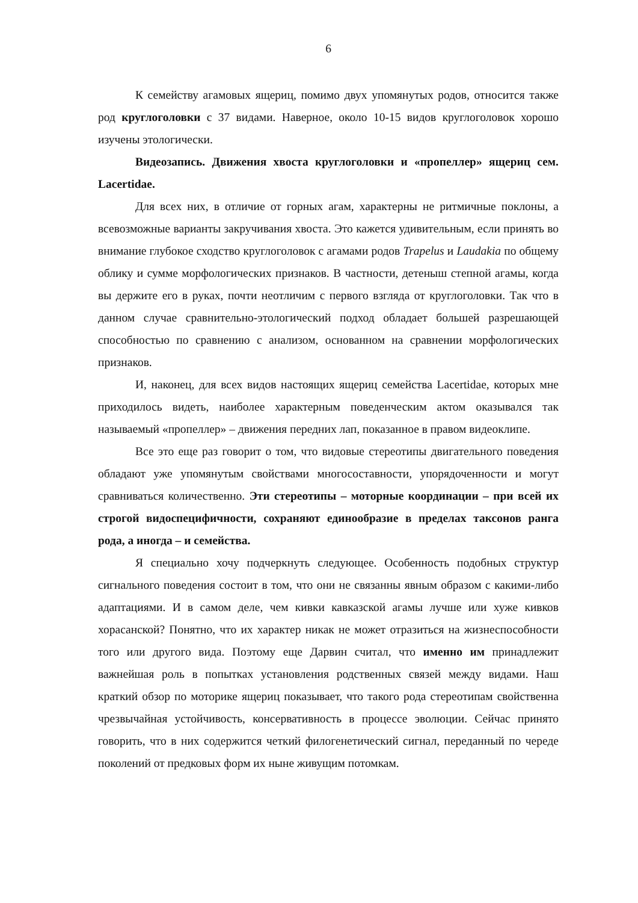6
К семейству агамовых ящериц, помимо двух упомянутых родов, относится также род круглоголовки с 37 видами. Наверное, около 10-15 видов круглоголовок хорошо изучены этологически.
Видеозапись. Движения хвоста круглоголовки и «пропеллер» ящериц сем. Lacertidae.
Для всех них, в отличие от горных агам, характерны не ритмичные поклоны, а всевозможные варианты закручивания хвоста. Это кажется удивительным, если принять во внимание глубокое сходство круглоголовок с агамами родов Trapelus и Laudakia по общему облику и сумме морфологических признаков. В частности, детеныш степной агамы, когда вы держите его в руках, почти неотличим с первого взгляда от круглоголовки. Так что в данном случае сравнительно-этологический подход обладает большей разрешающей способностью по сравнению с анализом, основанном на сравнении морфологических признаков.
И, наконец, для всех видов настоящих ящериц семейства Lacertidae, которых мне приходилось видеть, наиболее характерным поведенческим актом оказывался так называемый «пропеллер» – движения передних лап, показанное в правом видеоклипе.
Все это еще раз говорит о том, что видовые стереотипы двигательного поведения обладают уже упомянутым свойствами многосоставности, упорядоченности и могут сравниваться количественно. Эти стереотипы – моторные координации – при всей их строгой видоспецифичности, сохраняют единообразие в пределах таксонов ранга рода, а иногда – и семейства.
Я специально хочу подчеркнуть следующее. Особенность подобных структур сигнального поведения состоит в том, что они не связанны явным образом с какими-либо адаптациями. И в самом деле, чем кивки кавказской агамы лучше или хуже кивков хорасанской? Понятно, что их характер никак не может отразиться на жизнеспособности того или другого вида. Поэтому еще Дарвин считал, что именно им принадлежит важнейшая роль в попытках установления родственных связей между видами. Наш краткий обзор по моторике ящериц показывает, что такого рода стереотипам свойственна чрезвычайная устойчивость, консервативность в процессе эволюции. Сейчас принято говорить, что в них содержится четкий филогенетический сигнал, переданный по череде поколений от предковых форм их ныне живущим потомкам.